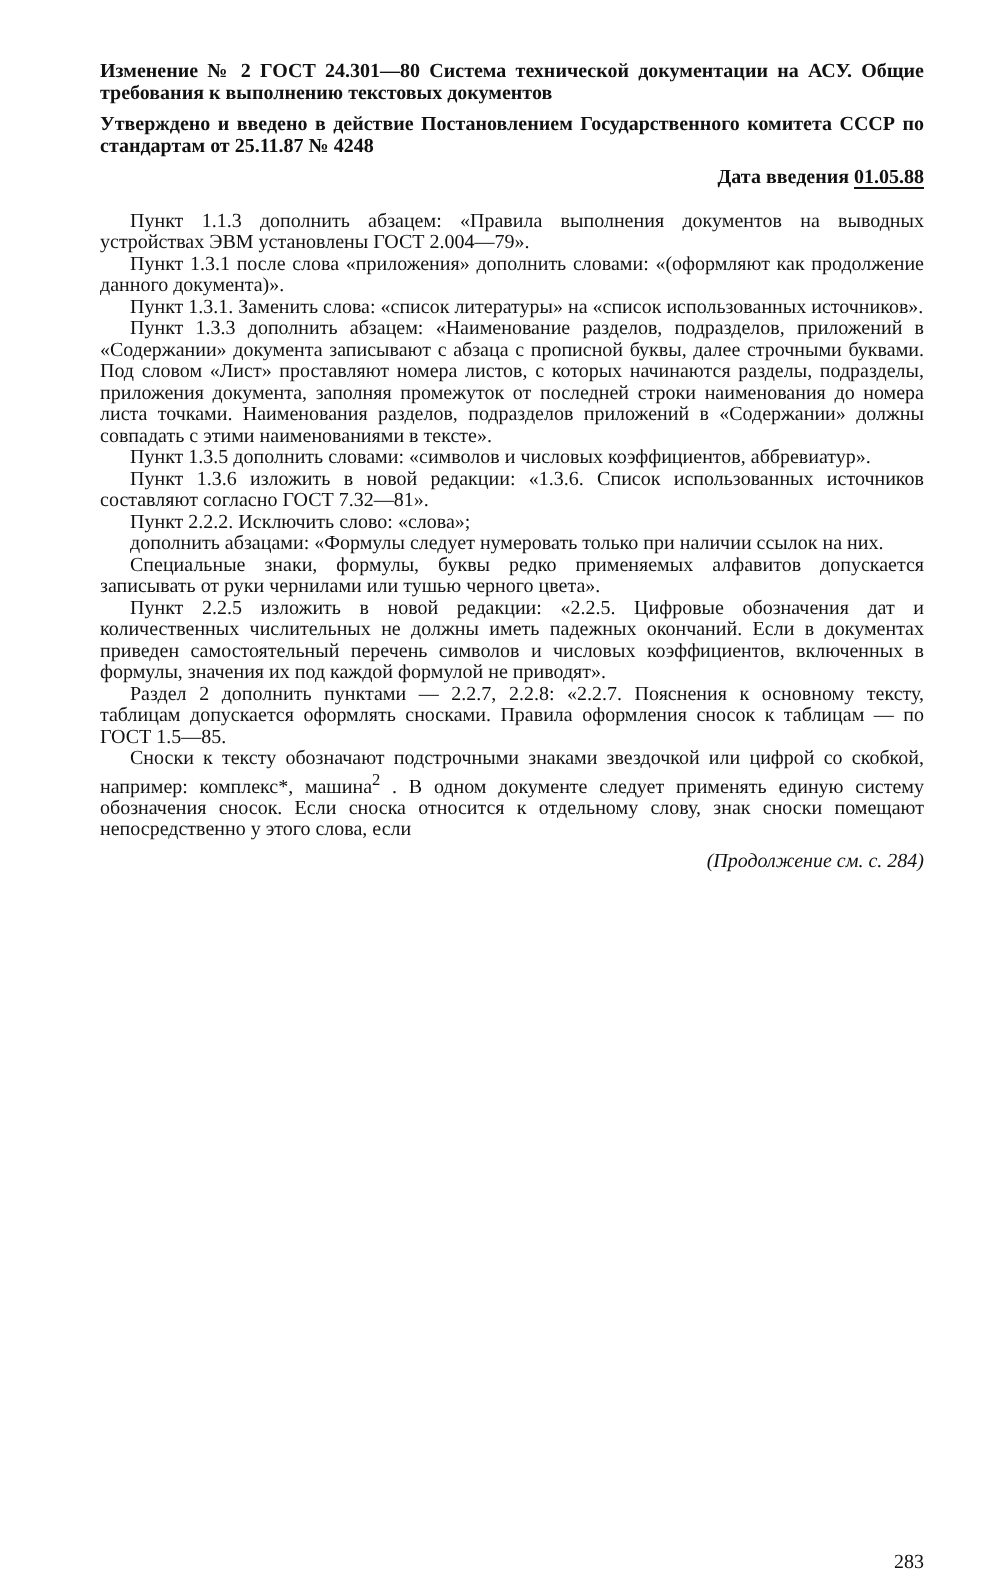Изменение № 2 ГОСТ 24.301—80 Система технической документации на АСУ. Общие требования к выполнению текстовых документов
Утверждено и введено в действие Постановлением Государственного комитета СССР по стандартам от 25.11.87 № 4248
Дата введения 01.05.88
Пункт 1.1.3 дополнить абзацем: «Правила выполнения документов на выводных устройствах ЭВМ установлены ГОСТ 2.004—79».
Пункт 1.3.1 после слова «приложения» дополнить словами: «(оформляют как продолжение данного документа)».
Пункт 1.3.1. Заменить слова: «список литературы» на «список использованных источников».
Пункт 1.3.3 дополнить абзацем: «Наименование разделов, подразделов, приложений в «Содержании» документа записывают с абзаца с прописной буквы, далее строчными буквами. Под словом «Лист» проставляют номера листов, с которых начинаются разделы, подразделы, приложения документа, заполняя промежуток от последней строки наименования до номера листа точками. Наименования разделов, подразделов приложений в «Содержании» должны совпадать с этими наименованиями в тексте».
Пункт 1.3.5 дополнить словами: «символов и числовых коэффициентов, аббревиатур».
Пункт 1.3.6 изложить в новой редакции: «1.3.6. Список использованных источников составляют согласно ГОСТ 7.32—81».
Пункт 2.2.2. Исключить слово: «слова»;
дополнить абзацами: «Формулы следует нумеровать только при наличии ссылок на них.
Специальные знаки, формулы, буквы редко применяемых алфавитов допускается записывать от руки чернилами или тушью черного цвета».
Пункт 2.2.5 изложить в новой редакции: «2.2.5. Цифровые обозначения дат и количественных числительных не должны иметь падежных окончаний. Если в документах приведен самостоятельный перечень символов и числовых коэффициентов, включенных в формулы, значения их под каждой формулой не приводят».
Раздел 2 дополнить пунктами — 2.2.7, 2.2.8: «2.2.7. Пояснения к основному тексту, таблицам допускается оформлять сносками. Правила оформления сносок к таблицам — по ГОСТ 1.5—85.
Сноски к тексту обозначают подстрочными знаками звездочкой или цифрой со скобкой, например: комплекс*, машина<sup>2</sup> . В одном документе следует применять единую систему обозначения сносок. Если сноска относится к отдельному слову, знак сноски помещают непосредственно у этого слова, если
(Продолжение см. с. 284)
283